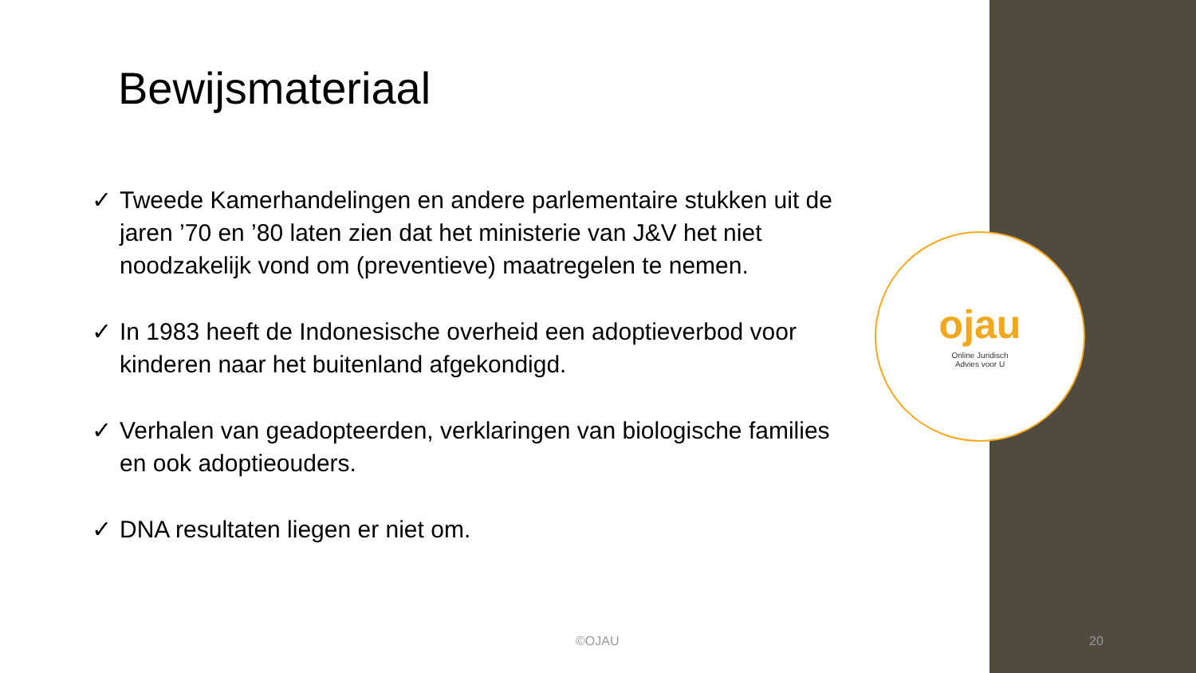Bewijsmateriaal
✓ Tweede Kamerhandelingen en andere parlementaire stukken uit de jaren ’70 en ’80 laten zien dat het ministerie van J&V het niet noodzakelijk vond om (preventieve) maatregelen te nemen.
✓ In 1983 heeft de Indonesische overheid een adoptieverbod voor kinderen naar het buitenland afgekondigd.
✓ Verhalen van geadopteerden, verklaringen van biologische families en ook adoptieouders.
✓ DNA resultaten liegen er niet om.
ojau
Online Juridisch
Advies voor U
©OJAU 20